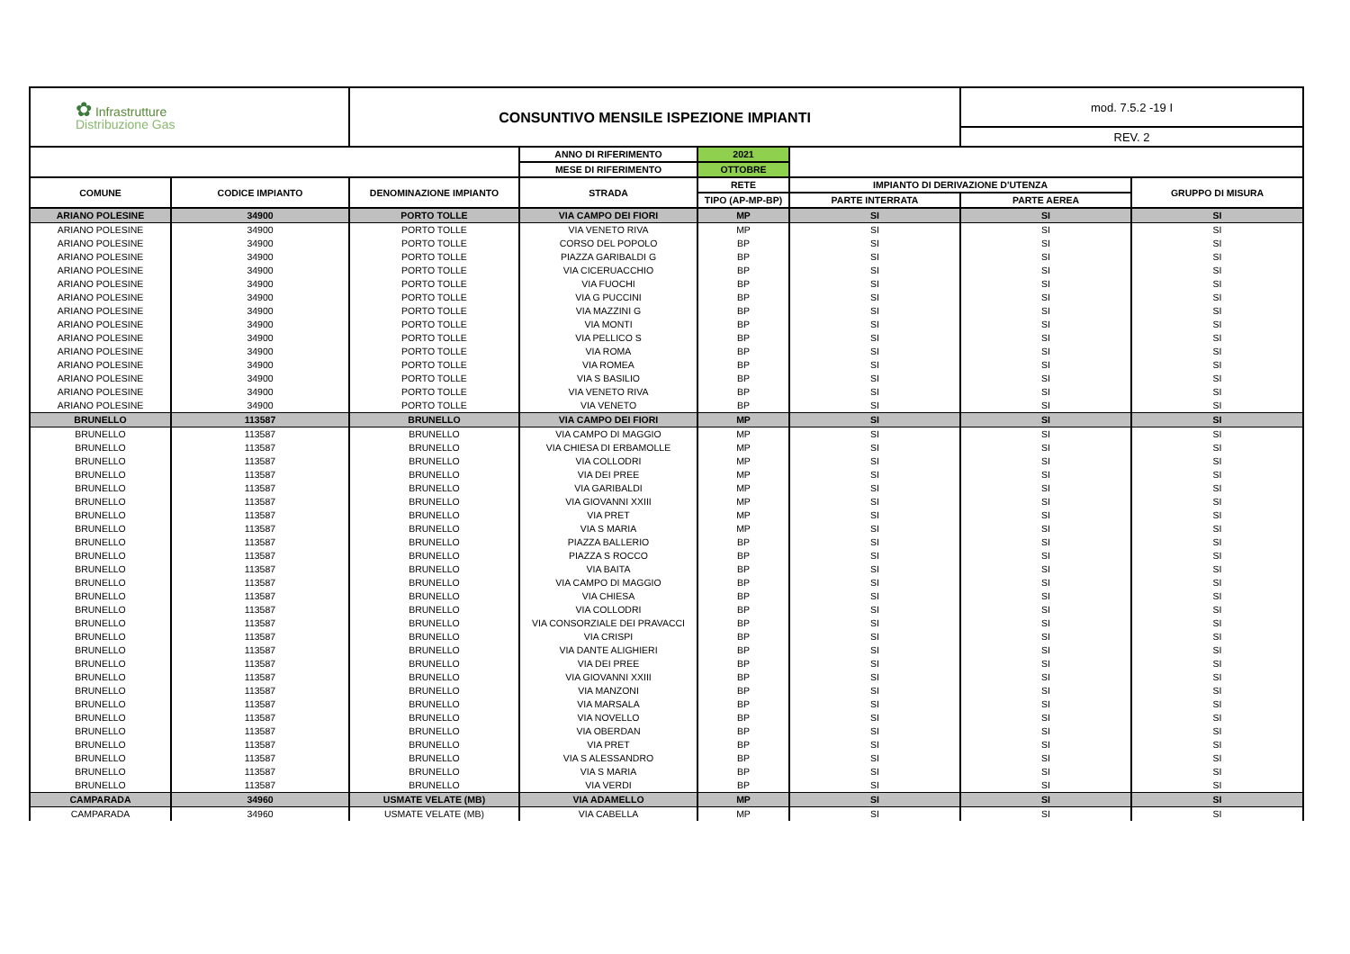| ✿ Infrastrutture Distribuzione Gas | | CONSUNTIVO MENSILE ISPEZIONE IMPIANTI | | | | mod. 7.5.2 -19 I | |
| | | | | | | REV. 2 | |
| | | | ANNO DI RIFERIMENTO | 2021 | | | |
| | | | MESE DI RIFERIMENTO | OTTOBRE | | | |
| COMUNE | CODICE IMPIANTO | DENOMINAZIONE IMPIANTO | STRADA | RETE | IMPIANTO DI DERIVAZIONE D'UTENZA | | GRUPPO DI MISURA |
| | | | | TIPO (AP-MP-BP) | PARTE INTERRATA | PARTE AEREA | |
| ARIANO POLESINE | 34900 | PORTO TOLLE | VIA CAMPO DEI FIORI | MP | SI | SI | SI |
| ARIANO POLESINE | 34900 | PORTO TOLLE | VIA VENETO RIVA | MP | SI | SI | SI |
| ARIANO POLESINE | 34900 | PORTO TOLLE | CORSO DEL POPOLO | BP | SI | SI | SI |
| ARIANO POLESINE | 34900 | PORTO TOLLE | PIAZZA GARIBALDI G | BP | SI | SI | SI |
| ARIANO POLESINE | 34900 | PORTO TOLLE | VIA CICERUACCHIO | BP | SI | SI | SI |
| ARIANO POLESINE | 34900 | PORTO TOLLE | VIA FUOCHI | BP | SI | SI | SI |
| ARIANO POLESINE | 34900 | PORTO TOLLE | VIA G PUCCINI | BP | SI | SI | SI |
| ARIANO POLESINE | 34900 | PORTO TOLLE | VIA MAZZINI G | BP | SI | SI | SI |
| ARIANO POLESINE | 34900 | PORTO TOLLE | VIA MONTI | BP | SI | SI | SI |
| ARIANO POLESINE | 34900 | PORTO TOLLE | VIA PELLICO S | BP | SI | SI | SI |
| ARIANO POLESINE | 34900 | PORTO TOLLE | VIA ROMA | BP | SI | SI | SI |
| ARIANO POLESINE | 34900 | PORTO TOLLE | VIA ROMEA | BP | SI | SI | SI |
| ARIANO POLESINE | 34900 | PORTO TOLLE | VIA S BASILIO | BP | SI | SI | SI |
| ARIANO POLESINE | 34900 | PORTO TOLLE | VIA VENETO RIVA | BP | SI | SI | SI |
| ARIANO POLESINE | 34900 | PORTO TOLLE | VIA VENETO | BP | SI | SI | SI |
| BRUNELLO | 113587 | BRUNELLO | VIA CAMPO DEI FIORI | MP | SI | SI | SI |
| BRUNELLO | 113587 | BRUNELLO | VIA CAMPO DI MAGGIO | MP | SI | SI | SI |
| BRUNELLO | 113587 | BRUNELLO | VIA CHIESA DI ERBAMOLLE | MP | SI | SI | SI |
| BRUNELLO | 113587 | BRUNELLO | VIA COLLODRI | MP | SI | SI | SI |
| BRUNELLO | 113587 | BRUNELLO | VIA DEI PREE | MP | SI | SI | SI |
| BRUNELLO | 113587 | BRUNELLO | VIA GARIBALDI | MP | SI | SI | SI |
| BRUNELLO | 113587 | BRUNELLO | VIA GIOVANNI XXIII | MP | SI | SI | SI |
| BRUNELLO | 113587 | BRUNELLO | VIA PRET | MP | SI | SI | SI |
| BRUNELLO | 113587 | BRUNELLO | VIA S MARIA | MP | SI | SI | SI |
| BRUNELLO | 113587 | BRUNELLO | PIAZZA BALLERIO | BP | SI | SI | SI |
| BRUNELLO | 113587 | BRUNELLO | PIAZZA S ROCCO | BP | SI | SI | SI |
| BRUNELLO | 113587 | BRUNELLO | VIA BAITA | BP | SI | SI | SI |
| BRUNELLO | 113587 | BRUNELLO | VIA CAMPO DI MAGGIO | BP | SI | SI | SI |
| BRUNELLO | 113587 | BRUNELLO | VIA CHIESA | BP | SI | SI | SI |
| BRUNELLO | 113587 | BRUNELLO | VIA COLLODRI | BP | SI | SI | SI |
| BRUNELLO | 113587 | BRUNELLO | VIA CONSORZIALE DEI PRAVACCI | BP | SI | SI | SI |
| BRUNELLO | 113587 | BRUNELLO | VIA CRISPI | BP | SI | SI | SI |
| BRUNELLO | 113587 | BRUNELLO | VIA DANTE ALIGHIERI | BP | SI | SI | SI |
| BRUNELLO | 113587 | BRUNELLO | VIA DEI PREE | BP | SI | SI | SI |
| BRUNELLO | 113587 | BRUNELLO | VIA GIOVANNI XXIII | BP | SI | SI | SI |
| BRUNELLO | 113587 | BRUNELLO | VIA MANZONI | BP | SI | SI | SI |
| BRUNELLO | 113587 | BRUNELLO | VIA MARSALA | BP | SI | SI | SI |
| BRUNELLO | 113587 | BRUNELLO | VIA NOVELLO | BP | SI | SI | SI |
| BRUNELLO | 113587 | BRUNELLO | VIA OBERDAN | BP | SI | SI | SI |
| BRUNELLO | 113587 | BRUNELLO | VIA PRET | BP | SI | SI | SI |
| BRUNELLO | 113587 | BRUNELLO | VIA S ALESSANDRO | BP | SI | SI | SI |
| BRUNELLO | 113587 | BRUNELLO | VIA S MARIA | BP | SI | SI | SI |
| BRUNELLO | 113587 | BRUNELLO | VIA VERDI | BP | SI | SI | SI |
| CAMPARADA | 34960 | USMATE VELATE (MB) | VIA ADAMELLO | MP | SI | SI | SI |
| CAMPARADA | 34960 | USMATE VELATE (MB) | VIA CABELLA | MP | SI | SI | SI |